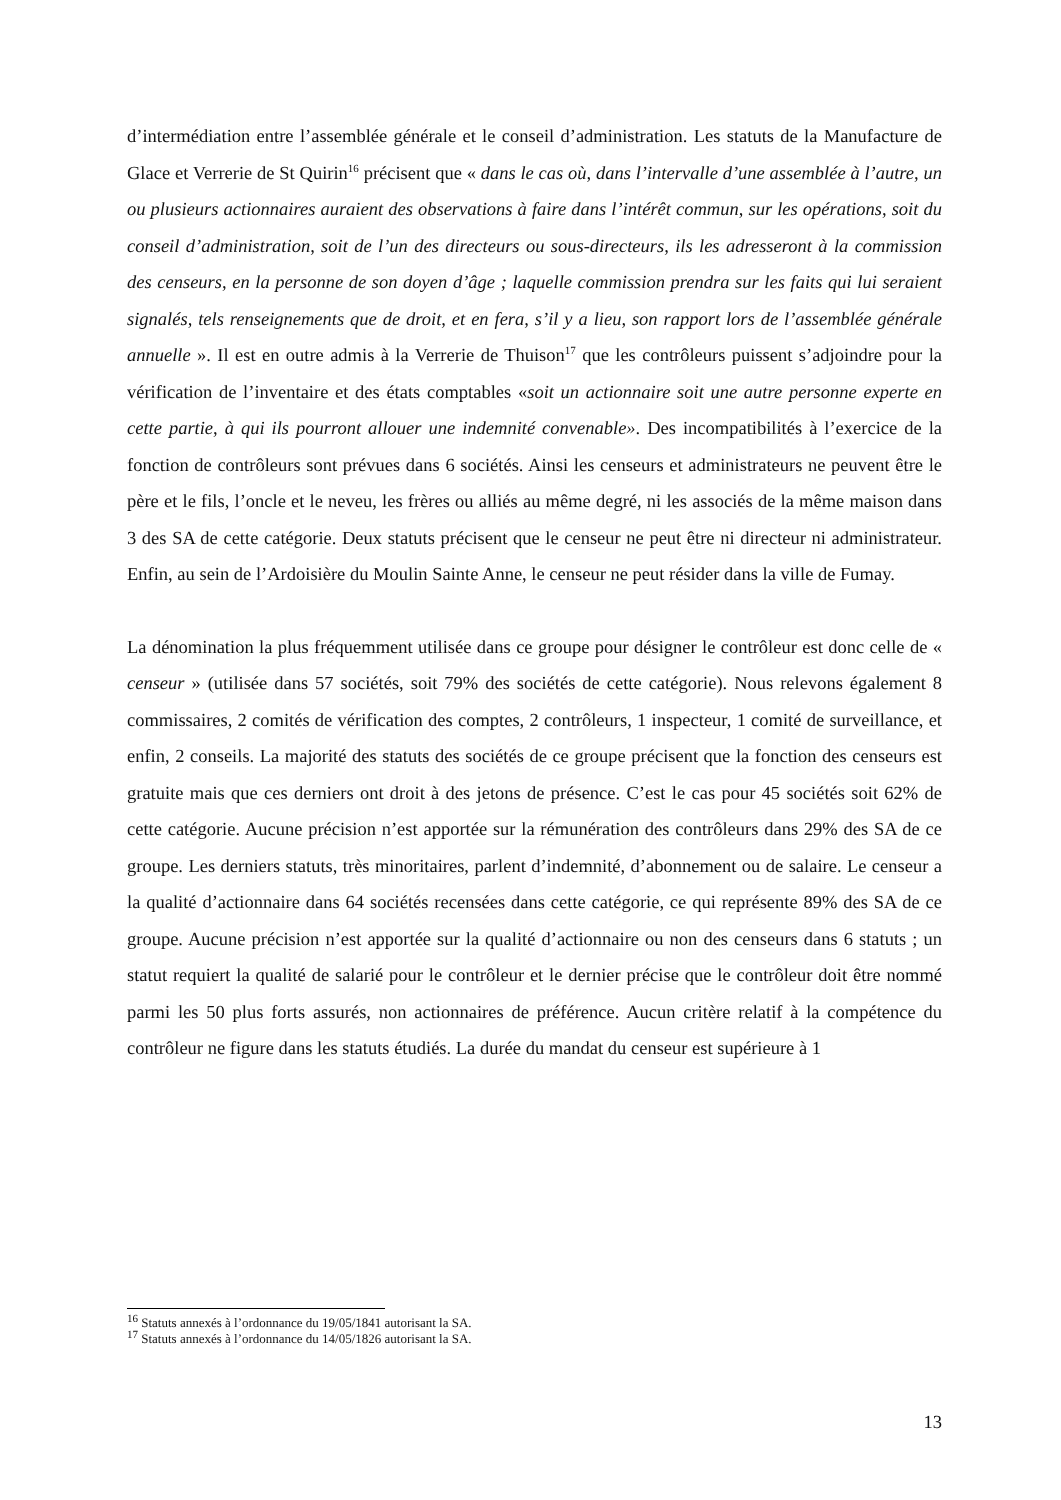d’intermédiation entre l’assemblée générale et le conseil d’administration. Les statuts de la Manufacture de Glace et Verrerie de St Quirin<sup>16</sup> précisent que « dans le cas où, dans l’intervalle d’une assemblée à l’autre, un ou plusieurs actionnaires auraient des observations à faire dans l’intérêt commun, sur les opérations, soit du conseil d’administration, soit de l’un des directeurs ou sous-directeurs, ils les adresseront à la commission des censeurs, en la personne de son doyen d’âge ; laquelle commission prendra sur les faits qui lui seraient signalés, tels renseignements que de droit, et en fera, s’il y a lieu, son rapport lors de l’assemblée générale annuelle ». Il est en outre admis à la Verrerie de Thuison<sup>17</sup> que les contrôleurs puissent s’adjoindre pour la vérification de l’inventaire et des états comptables «soit un actionnaire soit une autre personne experte en cette partie, à qui ils pourront allouer une indemnité convenable». Des incompatibilités à l’exercice de la fonction de contrôleurs sont prévues dans 6 sociétés. Ainsi les censeurs et administrateurs ne peuvent être le père et le fils, l’oncle et le neveu, les frères ou alliés au même degré, ni les associés de la même maison dans 3 des SA de cette catégorie. Deux statuts précisent que le censeur ne peut être ni directeur ni administrateur. Enfin, au sein de l’Ardoisière du Moulin Sainte Anne, le censeur ne peut résider dans la ville de Fumay.
La dénomination la plus fréquemment utilisée dans ce groupe pour désigner le contrôleur est donc celle de « censeur » (utilisée dans 57 sociétés, soit 79% des sociétés de cette catégorie). Nous relevons également 8 commissaires, 2 comités de vérification des comptes, 2 contrôleurs, 1 inspecteur, 1 comité de surveillance, et enfin, 2 conseils. La majorité des statuts des sociétés de ce groupe précisent que la fonction des censeurs est gratuite mais que ces derniers ont droit à des jetons de présence. C’est le cas pour 45 sociétés soit 62% de cette catégorie. Aucune précision n’est apportée sur la rémunération des contrôleurs dans 29% des SA de ce groupe. Les derniers statuts, très minoritaires, parlent d’indemnité, d’abonnement ou de salaire. Le censeur a la qualité d’actionnaire dans 64 sociétés recensées dans cette catégorie, ce qui représente 89% des SA de ce groupe. Aucune précision n’est apportée sur la qualité d’actionnaire ou non des censeurs dans 6 statuts ; un statut requiert la qualité de salarié pour le contrôleur et le dernier précise que le contrôleur doit être nommé parmi les 50 plus forts assurés, non actionnaires de préférence. Aucun critère relatif à la compétence du contrôleur ne figure dans les statuts étudiés. La durée du mandat du censeur est supérieure à 1
<sup>16</sup> Statuts annexés à l’ordonnance du 19/05/1841 autorisant la SA.
<sup>17</sup> Statuts annexés à l’ordonnance du 14/05/1826 autorisant la SA.
13